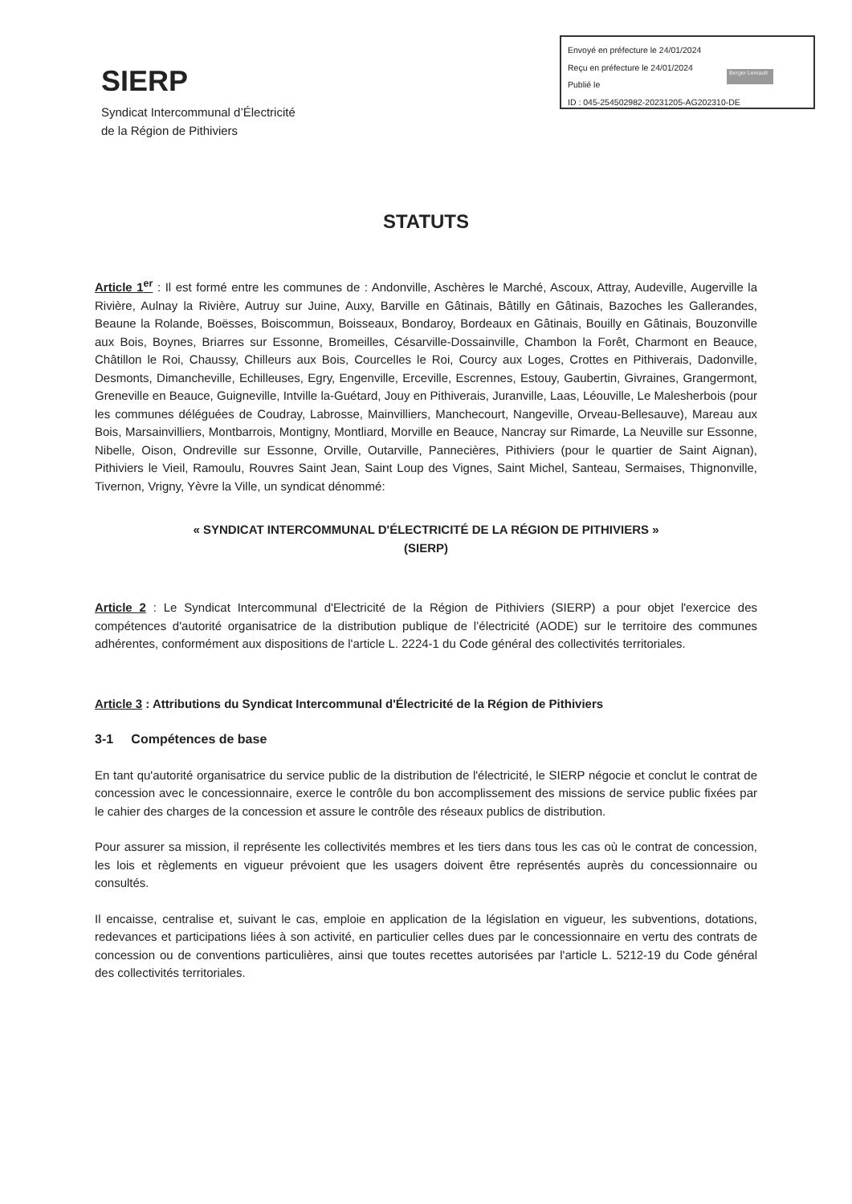Envoyé en préfecture le 24/01/2024
Reçu en préfecture le 24/01/2024
Publié le
ID : 045-254502982-20231205-AG202310-DE
Berger Levrault
SIERP
Syndicat Intercommunal d’Électricité
de la Région de Pithiviers
STATUTS
Article 1<sup>er</sup> : Il est formé entre les communes de : Andonville, Aschères le Marché, Ascoux, Attray, Audeville, Augerville la Rivière, Aulnay la Rivière, Autruy sur Juine, Auxy, Barville en Gâtinais, Bâtilly en Gâtinais, Bazoches les Gallerandes, Beaune la Rolande, Boësses, Boiscommun, Boisseaux, Bondaroy, Bordeaux en Gâtinais, Bouilly en Gâtinais, Bouzonville aux Bois, Boynes, Briarres sur Essonne, Bromeilles, Césarville-Dossainville, Chambon la Forêt, Charmont en Beauce, Châtillon le Roi, Chaussy, Chilleurs aux Bois, Courcelles le Roi, Courcy aux Loges, Crottes en Pithiverais, Dadonville, Desmonts, Dimancheville, Echilleuses, Egry, Engenville, Erceville, Escrennes, Estouy, Gaubertin, Givraines, Grangermont, Greneville en Beauce, Guigneville, Intville la-Guétard, Jouy en Pithiverais, Juranville, Laas, Léouville, Le Malesherbois (pour les communes déléguées de Coudray, Labrosse, Mainvilliers, Manchecourt, Nangeville, Orveau-Bellesauve), Mareau aux Bois, Marsainvilliers, Montbarrois, Montigny, Montliard, Morville en Beauce, Nancray sur Rimarde, La Neuville sur Essonne, Nibelle, Oison, Ondreville sur Essonne, Orville, Outarville, Pannecières, Pithiviers (pour le quartier de Saint Aignan), Pithiviers le Vieil, Ramoulu, Rouvres Saint Jean, Saint Loup des Vignes, Saint Michel, Santeau, Sermaises, Thignonville, Tivernon, Vrigny, Yèvre la Ville, un syndicat dénommé:
« SYNDICAT INTERCOMMUNAL D'ÉLECTRICITÉ DE LA RÉGION DE PITHIVIERS »
(SIERP)
Article 2 : Le Syndicat Intercommunal d'Electricité de la Région de Pithiviers (SIERP) a pour objet l'exercice des compétences d'autorité organisatrice de la distribution publique de l’électricité (AODE) sur le territoire des communes adhérentes, conformément aux dispositions de l'article L. 2224-1 du Code général des collectivités territoriales.
Article 3 : Attributions du Syndicat Intercommunal d'Électricité de la Région de Pithiviers
3-1 Compétences de base
En tant qu'autorité organisatrice du service public de la distribution de l'électricité, le SIERP négocie et conclut le contrat de concession avec le concessionnaire, exerce le contrôle du bon accomplissement des missions de service public fixées par le cahier des charges de la concession et assure le contrôle des réseaux publics de distribution.
Pour assurer sa mission, il représente les collectivités membres et les tiers dans tous les cas où le contrat de concession, les lois et règlements en vigueur prévoient que les usagers doivent être représentés auprès du concessionnaire ou consultés.
Il encaisse, centralise et, suivant le cas, emploie en application de la législation en vigueur, les subventions, dotations, redevances et participations liées à son activité, en particulier celles dues par le concessionnaire en vertu des contrats de concession ou de conventions particulières, ainsi que toutes recettes autorisées par l'article L. 5212-19 du Code général des collectivités territoriales.